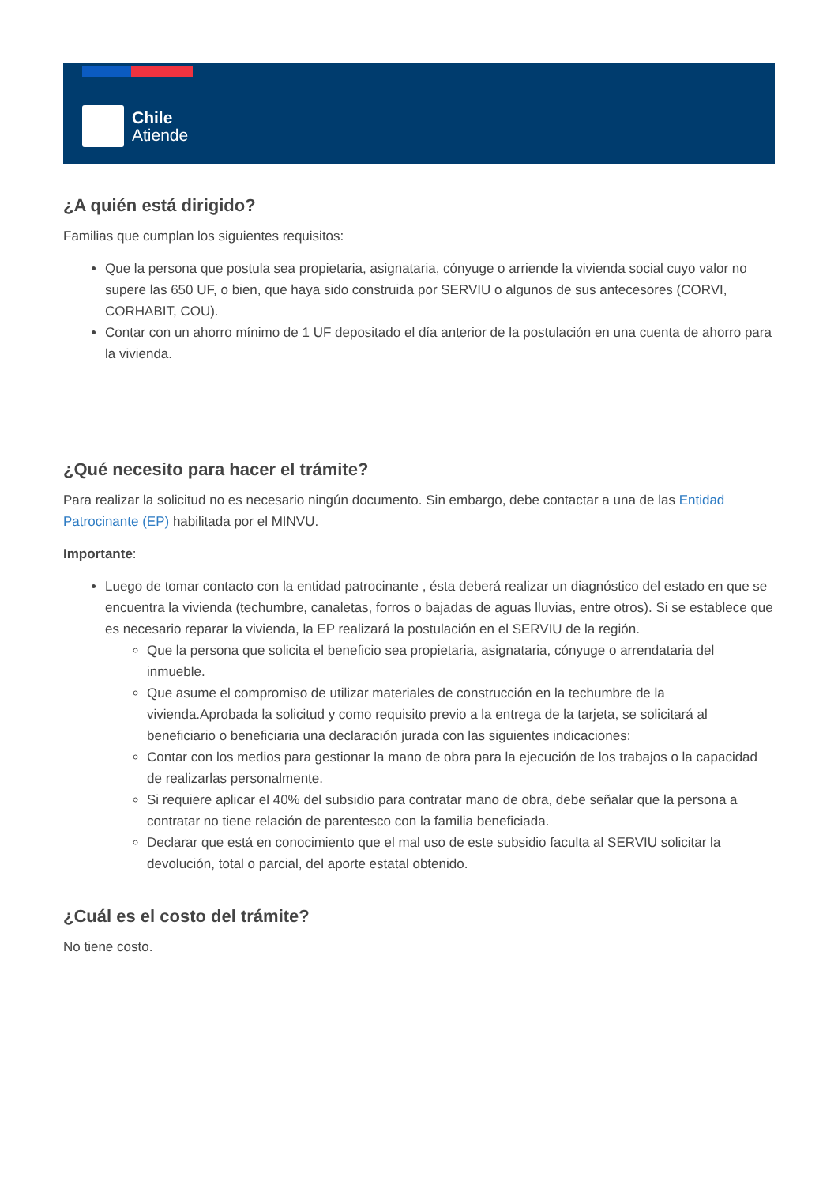Chile
Atiende
¿A quién está dirigido?
Familias que cumplan los siguientes requisitos:
Que la persona que postula sea propietaria, asignataria, cónyuge o arriende la vivienda social cuyo valor no supere las 650 UF, o bien, que haya sido construida por SERVIU o algunos de sus antecesores (CORVI, CORHABIT, COU).
Contar con un ahorro mínimo de 1 UF depositado el día anterior de la postulación en una cuenta de ahorro para la vivienda.
¿Qué necesito para hacer el trámite?
Para realizar la solicitud no es necesario ningún documento. Sin embargo, debe contactar a una de las Entidad Patrocinante (EP) habilitada por el MINVU.
Importante:
Luego de tomar contacto con la entidad patrocinante , ésta deberá realizar un diagnóstico del estado en que se encuentra la vivienda (techumbre, canaletas, forros o bajadas de aguas lluvias, entre otros). Si se establece que es necesario reparar la vivienda, la EP realizará la postulación en el SERVIU de la región.
Que la persona que solicita el beneficio sea propietaria, asignataria, cónyuge o arrendataria del inmueble.
Que asume el compromiso de utilizar materiales de construcción en la techumbre de la vivienda.Aprobada la solicitud y como requisito previo a la entrega de la tarjeta, se solicitará al beneficiario o beneficiaria una declaración jurada con las siguientes indicaciones:
Contar con los medios para gestionar la mano de obra para la ejecución de los trabajos o la capacidad de realizarlas personalmente.
Si requiere aplicar el 40% del subsidio para contratar mano de obra, debe señalar que la persona a contratar no tiene relación de parentesco con la familia beneficiada.
Declarar que está en conocimiento que el mal uso de este subsidio faculta al SERVIU solicitar la devolución, total o parcial, del aporte estatal obtenido.
¿Cuál es el costo del trámite?
No tiene costo.